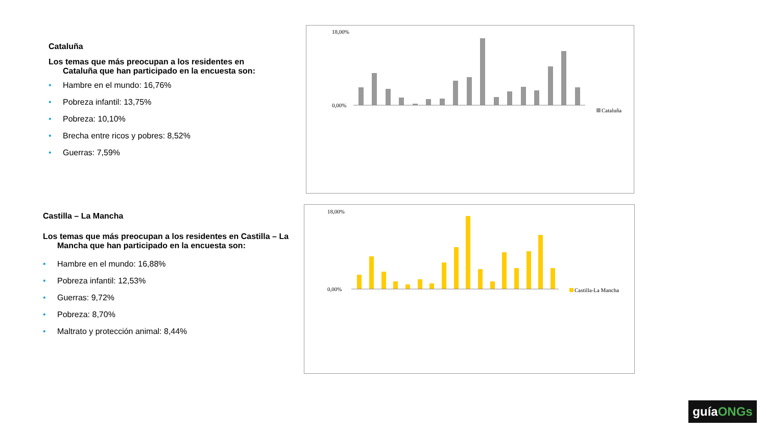Cataluña
Los temas que más preocupan a los residentes en Cataluña que han participado en la encuesta son:
• Hambre en el mundo: 16,76%
• Pobreza infantil: 13,75%
• Pobreza: 10,10%
• Brecha entre ricos y pobres: 8,52%
• Guerras: 7,59%
0,00%
18,00%
Cataluña
Castilla – La Mancha
Los temas que más preocupan a los residentes en Castilla – La Mancha que han participado en la encuesta son:
• Hambre en el mundo: 16,88%
• Pobreza infantil: 12,53%
• Guerras: 9,72%
• Pobreza: 8,70%
• Maltrato y protección animal: 8,44%
0,00%
18,00%
Castilla-La Mancha
guíaONGs